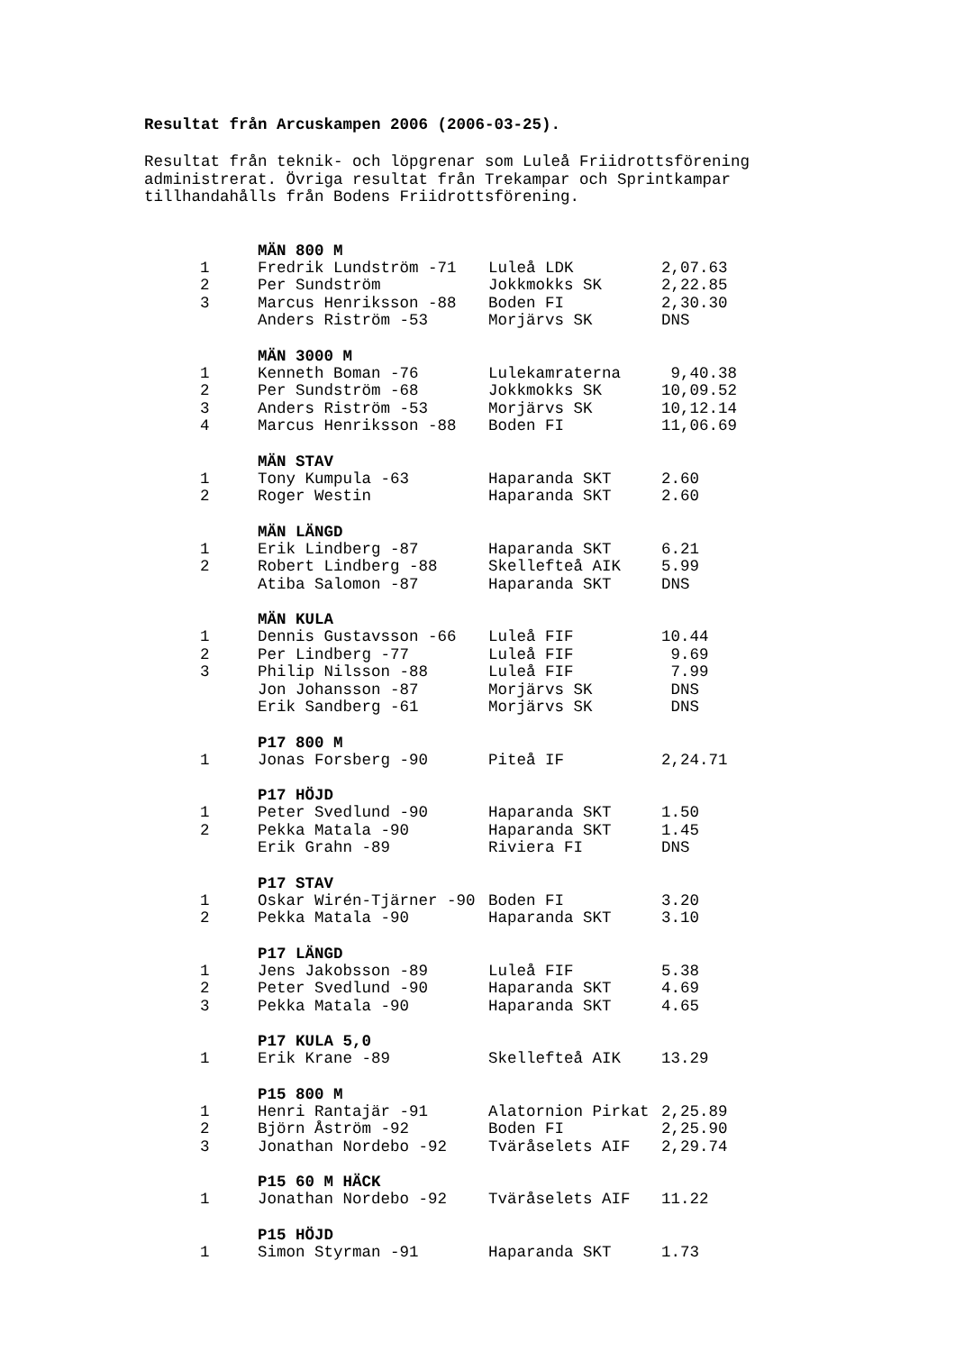Resultat från Arcuskampen 2006 (2006-03-25).
Resultat från teknik- och löpgrenar som Luleå Friidrottsförening
administrerat. Övriga resultat från Trekampar och Sprintkampar
tillhandahålls från Bodens Friidrottsförening.
| | MÄN 800 M | | |
| 1 | Fredrik Lundström -71 | Luleå LDK | 2,07.63 |
| 2 | Per Sundström | Jokkmokks SK | 2,22.85 |
| 3 | Marcus Henriksson -88 | Boden FI | 2,30.30 |
| | Anders Riström -53 | Morjärvs SK | DNS |
| | MÄN 3000 M | | |
| 1 | Kenneth Boman -76 | Lulekamraterna | 9,40.38 |
| 2 | Per Sundström -68 | Jokkmokks SK | 10,09.52 |
| 3 | Anders Riström -53 | Morjärvs SK | 10,12.14 |
| 4 | Marcus Henriksson -88 | Boden FI | 11,06.69 |
| | MÄN STAV | | |
| 1 | Tony Kumpula -63 | Haparanda SKT | 2.60 |
| 2 | Roger Westin | Haparanda SKT | 2.60 |
| | MÄN LÄNGD | | |
| 1 | Erik Lindberg -87 | Haparanda SKT | 6.21 |
| 2 | Robert Lindberg -88 | Skellefteå AIK | 5.99 |
| | Atiba Salomon -87 | Haparanda SKT | DNS |
| | MÄN KULA | | |
| 1 | Dennis Gustavsson -66 | Luleå FIF | 10.44 |
| 2 | Per Lindberg -77 | Luleå FIF | 9.69 |
| 3 | Philip Nilsson -88 | Luleå FIF | 7.99 |
| | Jon Johansson -87 | Morjärvs SK | DNS |
| | Erik Sandberg -61 | Morjärvs SK | DNS |
| | P17 800 M | | |
| 1 | Jonas Forsberg -90 | Piteå IF | 2,24.71 |
| | P17 HÖJD | | |
| 1 | Peter Svedlund -90 | Haparanda SKT | 1.50 |
| 2 | Pekka Matala -90 | Haparanda SKT | 1.45 |
| | Erik Grahn -89 | Riviera FI | DNS |
| | P17 STAV | | |
| 1 | Oskar Wirén-Tjärner -90 | Boden FI | 3.20 |
| 2 | Pekka Matala -90 | Haparanda SKT | 3.10 |
| | P17 LÄNGD | | |
| 1 | Jens Jakobsson -89 | Luleå FIF | 5.38 |
| 2 | Peter Svedlund -90 | Haparanda SKT | 4.69 |
| 3 | Pekka Matala -90 | Haparanda SKT | 4.65 |
| | P17 KULA 5,0 | | |
| 1 | Erik Krane -89 | Skellefteå AIK | 13.29 |
| | P15 800 M | | |
| 1 | Henri Rantajär -91 | Alatornion Pirkat | 2,25.89 |
| 2 | Björn Åström -92 | Boden FI | 2,25.90 |
| 3 | Jonathan Nordebo -92 | Tväråselets AIF | 2,29.74 |
| | P15 60 M HÄCK | | |
| 1 | Jonathan Nordebo -92 | Tväråselets AIF | 11.22 |
| | P15 HÖJD | | |
| 1 | Simon Styrman -91 | Haparanda SKT | 1.73 |